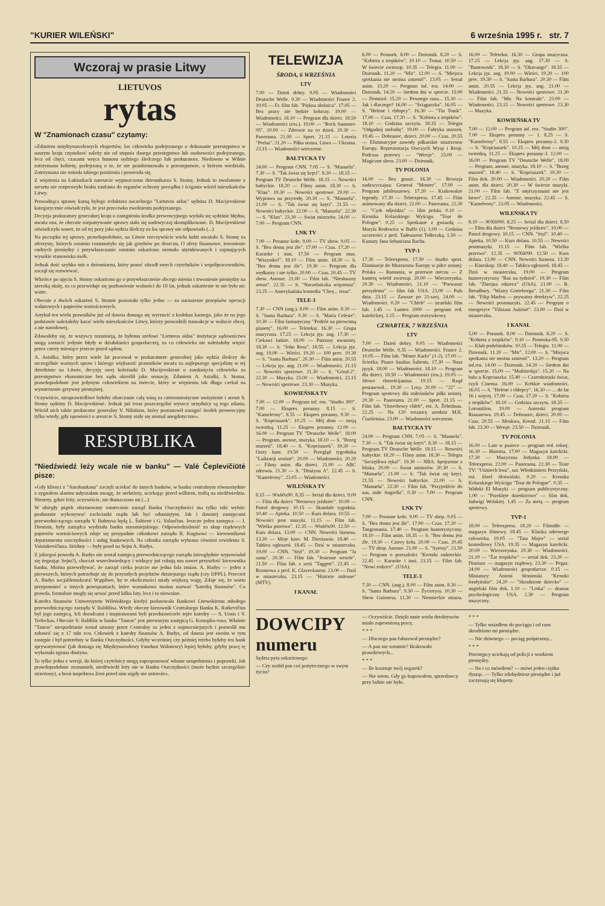"KURIER WILEŃSKI" 6 września 1995 r. str. 7
Wczoraj w prasie Litwy
LIETUVOS
rytas
W "Znamionach czasu" czytamy:
«Zdaniem międzynarodowych ekspertów, los człowieka podejrzanego o dokonanie przestępstwa w naszym kraju częstokroć zależy nie od stopnia danego przestępstwa lub osobowości podejrzanego, lecz od chęci, czasami wręcz humoru sędziego śledczego lub prokuratora. Niedawno w Wilnie zatrzymano kobietę, podejrzaną o to, że nie poinformowała o przestępstwie, o którym wiedziała. Zatrzymana nie zniosła takiego poniżenia i powiesiła się.
Z więzienia na Łukiszkach nareszcie wypuszczono dziennikarza S. Stomę. Jednak to zwolnienie z aresztu nie rozproszyło braku zaufania do organów ochrony porządku i ścigania wśród mieszkańców Litwy.
Prowadząca sprawę karną byłego redaktora naczelnego "Lietuvos aidas" sędzina D. Macijevskienė kategorycznie oświadczyła, że jest przeciwko zwolnieniu podejrzanego.
Decyzja prokuratury generalnej kraju o zastąpieniu środka prewencyjnego wydała się sędzinie błędna, uważa ona, że obecnie rozpatrywanie sprawy stało się nadzwyczaj skomplikowane. D. Macijevskienė oświadczyła nawet, że od tej pory jako sędzia śledczy za los sprawy nie odpowiada (...)
Na początku tej sprawy, prawdopodobnie, na Litwie rzeczywiście wielu ludzi uważało S. Stomę za aferzystę, których ostatnio rozmnożyło się jak grzybów po deszczu. O afery finansowe, trwonienie cudzych pieniędzy i przywłaszczanie ostatnio oskarżono niemało utytułowanych i zajmujących wysokie stanowiska osób.
Jednak dość szybko mit o dzienniarzu, który ponoć okradł swych czytelników i współpracowników, zaczął się rozwiewać.
Wkrótce po ujęciu S. Stomy oskarżono go o przywłaszczenie obcego mienia i trwonienie pieniędzy na szeroką skalę, za co przewiduje się pozbawienie wolności do 10 lat, jednak oskarżenie to nie było nic warte.
Obecnie z dwóch oskarżeń S. Stomie pozostało tylko jedno — za naruszenie przepisów operacji walutowych i papierów wartościowych.
Artykuł ten wielu prawników już od dawna domaga się wyrzucić z kodeksu karnego, jako że na jego podstawie należałoby karać wielu mieszkańców Litwy, którzy prowadzili transakcje w walucie obcej, a nie narodowej.
Zdawałoby się, że wszyscy rozumieją, że byłemu szefowi "Lietuvos aidas" instytucje sądownictwa mogą zarzucić jedynie błędy w działalności gospodarczej, za co człowieka nie należałoby więzić przez cztery miesiące jeszcze przed sądem.
A. Astaška, który przez wiele lat pracował w prokuraturze generalnej jako sędzia śledczy do szczególnie ważnych spraw i którego większość prawników uważa za najlepszego specjalistę w tej dziedzinie na Litwie, decyzję swej koleżanki D. Macijevskienė o zamknięciu człowieka za przestępstwo ekonomiczne bez sądu określił jako sensację. Zdaniem A. Astaški, S. Stoma, prawdopodobnie jest jedynym człowiekiem na świecie, który w więzieniu tak długo czekał na wymierzenie grzywny pieniężnej.
Oczywiście, niesprawiedliwe byłoby obarczanie całą winą za czteromiesięczne uwięzienie i areszt S. Stomy sędziny D. Macijevskienė. Jednak już teraz poszczególni wysocy urzędnicy są tego zdania. Wśród nich także prokurator generalny V. Nikitinas, który postanowił zastąpić środek prewencyjny tylko wtedy, gdy opowieści o areszcie S. Stomy stały się niemal anegdotyczne».
RESPUBLIKA
"Niedźwiedź leży wcale nie w banku" — Valė Čeplevičiūtė pisze:
«Gdy klienci z "Aurabankasu" zaczęli uciekać do innych banków, w banku centralnym równorzędnie z sygnałem alarmu usłyszałam uwagę, że niektórzy, uciekając przed wilkiem, trafią na niedźwiedzia. Niestety, gdzie leży, oczywiście, nie tłumaczono mi (...)
W ubiegły piątek sformowany ostatecznie zarząd Banku Oszczędności ma tylko taki wybór: posłusznie wykonywać zachcianki rządu lub być odsuniętym. Jak i dawniej zastępcami przewodniczącego zarządu V. Bubnysa będą L. Šaltienė i G. Valančius. Jeszcze jeden zastępca — J. Dieninis, były zarządca wydziału banku staromiejskiego. Odpowiedzialność za skup rządowych papierów wartościowych zdaje się przypadnie członkowi zarządu R. Kugisowi — kierownikowi departamentu oszczędności i usług bankowych. Na członka zarządu wybrano również rewidenta S. Vaisiukevičiusa. Siódmy — były poseł na Sejm A. Rudys.
Z jakiegoś powodu A. Rudys nie został zastępcą przewodniczącego zarządu (nieoględnie wypowiadał się żegnając Sejm?), chociaż wszechwiedzący i widzący już rokują mu nawet przyszłość kierownika banku. Można przewidywać, że zarząd czeka jeszcze nie jedna fala zmian. A. Rudys — jeden z pierwszych, których potrzebuje się do przyszłych projektów dzisiejszego rządu (czy DPPL). Przecież A. Rudys socjaldemokrata! Wątpliwe, by te okoliczności miały większą wagę. Zdaje się, że warto przypomnieć o innych powiązaniach, które warunkowo można nazwać "katedrą finansów". Co prawda, formalnie mogły się urwać przed kilku laty, lecz i to nieważne.
Katedra finansów Uniwersytetu Wileńskiego kiedyś podarowała Bankowi Litewskiemu młodego przewodniczącego zarządu V. Baldišisa. Wtedy obecny kierownik Centralnego Banku K. Ratkevičius był jego zastępcą. Ich doradcami i inspiratorami byli przedstawiciele tejże katedry — S. Uosis i V. Terleckas. Obecnie V. Baldišis w banku "Tauras" jest pierwszym zastępcą G. Konoplio-vasa. Właśnie "Tauras" niespodzianie został uznany przez Centralny za jeden z najmocniejszych i pozwolił mu zabawić się z 17 mln ecu. Człowiek z katedry finansów A. Rudys, od dawna jest swoim w tym zastępie i był potrzebny w Banku Oszczędności. Gdyby wcześniej czy później trzeba byłoby ten bank sprywatyzować (jak domaga się Międzynarodowy Fundusz Walutowy) lepiej byłoby, gdyby pracę tę wykonała zgrana drużyna.
To tylko jedna z wersji, do której czytelnicy mogą zaproponować własne uzupełnienia i poprawki. Jak prawdopodobnie zrozumieli, niedźwiedź leży nie w Banku Oszczędności (może będzie szczególnie strzeżony), a broń inspektora Zeni przed nim nigdy nie ustrzeże».
TELEWIZJA
ŚRODA, 6 WRZEŚNIA
LTV
7.00 — Dzień dobry. 9.05 — Wiadomości Deutsche Welle. 9.30 — Wiadomości France 2. 10.05 — Fr. film fab. "Piękna złośnica". 17.05 — Bez pracy nie będzie kołaczy. 19.00 — Wiadomości. 18.10 — Program dla dzieci. 18.50 — Wiadomości (ros.). 19.00 — "Rock Summer-95". 20.00 — Zdrowie na co dzień. 20.30 — Panorama. 21.00 — Sport. 21.15 — Loteria "Perlas". 21.20 — Piłka nożna. Litwa — Ukraina. 23.15 — Wiadomości wieczorne.
BAŁTYCKA TV
24.00 — Program CNN. 7.05 — S. "Manuela". 7.30 — S. "Tak świat się kręci". 8.30 — 18.15 — Program TV Deutsche Welle. 18.15 — Nowości bałtyckie. 18.20 — Filmy anim. 18.30 — S. "Klan". 19.30 — Nowości sportowe. 20.00 — Wyprawa na przyrodę. 20.30 — S. "Manuela". 21.00 — S. "Tak świat się kręci". 21.55 — Nowości bałtyckie. 22.00 — S. "Manuela". 22.30 — S. "Klan". 23.30 — Świat mistrzów. 24.00 — 7.00 — Program CNN.
LNK TV
7.00 — Poranne koło. 9.00 — TV show. 9.05 — S. "Bez domu jest źle". 17.00 — Czas. 17.20 — Karaoke i inni. 17.50 — Program muz. "Wszystko!". 18.10 — Film anim. 18.30 — S. "Bez domu jest źle". 19.30 — Program dla wędkarzy i nie tylko. 20.00 — Czas. 20.45 — TV show. Anonse. 21.00 — Film fab. "Niesłuszny areszt". 22.35 — S. "Naczelniczka więzienia". 23.25 — Amerykańska komedia "Chcę... teraz".
TELE-3
7.30 — CNN (ang.). 8.00 — Film anim. 8.30 — S. "Santa Barbara". 9.30 — S. "Maria Celeste". 10.30 — Film fantastyczny "Podróż na pierwotną planetę". 16.00 — Teletekst. 16.30 — Grupa muzyczna. 17.25 — Lekcja jęz. ang. 17.30 — Ciekawi ludzie. 18.00 — Patrzmy uważniej. 18.30 — S. "John Ross". 18.55 — Lekcja jęz. ang. 19.00 — Wieści. 19.20 — 100 proc. 19.30 — S. "Santa Barbara". 20.30 — Film anim. 20.55 — Lekcja jęz. ang. 21.00 — Wiadomości. 21.15 — Nowości sportowe. 21.30 — S. "Góral-2". 22.30 — Muzyka. 23.00 — Wiadomości. 23.15 — Nowości sportowe. 23.30 — Muzyka.
KOWIEŃSKA TV
7.00 — 12.00 — Program inf. roz. "Studio 300". 7.00 — Ekspres poranny. 8.15 — S. "Kameleony". 8.55 — Ekspres poranny. 9.30 — S. "Kopciuszek". 10.25 — Mój dom — moją twierdzą. 11.25 — Ekspres poranny. 12.00 — 16.00 — Program TV "Deutsche Welle". 18.00 — Program, anonse, muzyka. 18.10 — S. "Brzeg marzeń". 18.40 — S. "Kopciuszek". 19.30 — Ostry kant. 19.50 — Przegląd tygodnika "Laikinoji sostinė". 20.00 — Wiadomości. 20.20 — Filmy anim. dla dzieci. 21.00 — ABC zdrowia. 21.30 — S. "Drużyna A". 22.45 — S. "Kameleony". 23.05 — Wiadomości.
WILEŃSKA TV
8.15 — 90x60x90. 8.35 — Serial dla dzieci. 9.00 — Film dla dzieci "Neonowy jeździec". 10.00 — Patrol drogowy. 10.15 — Skandale tygodnia. 10.40 — Apteka. 10.50 — Kurs dolara. 10.55 — Nowości post muzyki. 11.15 — Film fab. "Wielka przerwa". 12.35 — 90x60x90. 12.50 — Kurs dolara. 13.00 — CNN. Nowości biznesu. 13.30 — Moje kino. M. Dierżawin. 18.40 — Tablica ogłoszeń. 18.45 — Dziś w miasteczku. 19.00 — CNN. "Styl". 19.30 — Program "Ja sama". 20.30 — Film fab. "Jesienne wesele". 21.50 — Film fab. z serii "Taggert". 22.45 — Rozmowa z prof. K. Glaveckasem. 23.00 — Dziś w miasteczku. 23.15 — "Historie miłosne" (MTV).
I KANAŁ
6.00 — Poranek. 8.00 — Dziennik. 8.20 — S. "Kobieta z tropików". 10.10 — Temat. 10.50 — W świecie zwierząt. 10.35 — Telegra. 11.00 — Dziennik. 11.20 — "Mir". 12.00 — S. "Miejsca spotkania nie można zmienić". 13.05 — Serial anim. 13.20 — Program inf. roz. 14.00 — Dziennik. 14.20 — Siedem dni w sporcie. 15.00 — Domisol. 15.20 — Pewnego razu... 15.30 — Jak i dlaczego? 16.00 — "Ściągaczka". 16.05 — S. "Helene i chłopcy". 16.30 — "Tin Tonik". 17.00 — Czas. 17.20 — S. "Kobieta z tropików". 18.10 — Godzina szczytu. 18.35 — Telegra "Odgadnij melodię". 19.00 — Fabryka marzeń. 19.45 — Dobranoc, dzieci. 20.00 — Czas. 20.55 — Eliminacyjne zawody piłkarskie mistrzostw Europy. Reprezentacja Owczych Wysp i Rosji. Podczas przerwy — "Wersje". 23.00 — Magiczne show. 23.00 — Dziennik.
TV POLONIA
16.00 — Bez granic. 16.30 — Rewizja nadzwyczajna: Generał "Monter". 17.00 — Program jubileuszowy. 17.20 — Krakowskie legendy. 17.30 — Teleexpress. 17.45 — Film animowany dla dzieci. 22.00 — Panorama. 22.30 — "Cyrk odjeżdża" — film polski. 0.10 — Kronika Kolarskiego Wyścigu "Tour de Pologne". 0.25 — Spotkanie z gwiazdą — Maryla Rodowicz w Buffo (1). 1.00 — Godzina szczerości z prof. Tadeuszem Tołłoczką. 1.50 — Kantaty Jana Sebastiana Bacha.
TVP-1
17.30 — Teleexpress. 17.50 — Studio sport. Eliminacje do Mistrzostw Europy w piłce nożnej: Polska — Rumunia, w przerwie meczu — Z kamerą wśród zwierząt. 20.00 — Wieczorynka. 20.30 — Wiadomości. 21.10 — "Porwanie prezydenta" — film fab. USA. 23.00 — Puls dnia. 23.15 — Zawsze po 21-szej. 24.00 — Wiadomości. 0.20 — "Chleb" — izraelski film fab. 1.45 — Lumen 2000 — program red. katolickiej. 2.15 — Program rozrywkowy.
CZWARTEK, 7 WRZEŚNIA
LTV
7.00 — Dzień dobry. 9.05 — Wiadomości Deutsche Welle. 9.35 — Wiadomości. France 2. 10.05 — Film fab. "Monte Karlo" (1-2). 17.00 — Ścieżka. Pisarz Saulius Šaltenis. 17.30 — Nasz język. 18.00 — Wiadomości. 18.10 — Program dla dzieci. 18.50 — Wiadomości (ros.). 19.05 — Słowo chrześcijanina. 19.15 — Rząd postanowił... 19.30 — Losy. 20.00 — "22" — Program sportowy dla miłośników piłki nożnej. 20.30 — Panorama. 21.00 — Sport. 21.15 — Film fab. "Orzechowy chleb", reż. A. Žebriūnas. 22.25 — Na 120 rocznicę urodzin M.K. Čiurlionisa. 23.00 — Wiadomości wieczorne.
BAŁTYCKA TV
24.00 — Program CNN. 7.05 — S. "Manuela". 7.30 — S. "Tak świat się kręci". 8.30 — 18.15 — Program TV Deutsche Welle. 18.15 — Nowości bałtyckie. 18.20 — Filmy anim. 18.30 — Telegra "Szczęśliwa ręka!". 19.30 — NBA. Spojrzenie z bliska. 20.00 — Świat mistrzów. 20.30 — S. "Manuela". 21.00 — S. "Tak świat się kręci. 21.55 — Nowości bałtyckie. 22.00 — S. "Manuela". 22.30 — Film fab. "Przyjedźcie do nas, miłe Angielki". 0.30 — 7.00 — Program CNN.
LNK TV
7.00 — Poranne koło. 9.00 — TV shop. 9.05 — S. "Bez domu jest źle". 17.00 — Czas. 17.20 — Tangomania. 17.40 — Program humorystyczny. 18.10 — Film anim. 18.35 — S. "Bez domu jest źle. 19.30 — Cztery koła. 20.00 — Czas. 20.45 — TV shop. Anonse. 21.00 — S. "Syreny". 21.50 — Program o przeszłości "Kroniki radzieckie. 22.45 — Karaoke i inni. 23.15 — Film fab. "Nowi rodzice". (USA).
TELE-3
7.30 — CNN. (ang.). 8.00 — Film anim. 8.30 — S. "Santa Barbara". 9.30 — Życiorysy. 10.30 — Show Guinnesa. 11.30 — Niemieckie miasta. 16.00 — Teletekst. 16.30 — Grupa muzyczna. 17.25 — Lekcja jęz. ang. 17.30 — S. "Buntownik". 18.30 — S. "Okavango". 18.55 — Lekcja jęz. ang. 19.00 — Wieści. 19.20 — 100 proc. 19.30 — S. "Santa Barbara". 20.30 — Film anim. 20.55 — Lekcja jęz. ang. 21.00 — Wiadomości. 21.15 — Nowości sportowe. 21.30 — Film fab. "Mir. Na kontrakt". 23.00 — Wiadomości. 23.15 — Nowości sportowe. 23.30 — Muzyka.
KOWIEŃSKA TV
7.00 — 12.00 — Program inf. roz. "Studio 300". 7.00 — Ekspres poranny — 1. 8.25 — S. "Kameleony". 8.55 — Ekspres poranny-2. 9.30 — S. "Kopciuszek". 10.25 — Mój dom — moją twierdzą. 11.25 — Ekspres poranny-3. 12.00 — 16.00 — Program TV "Deutsche Welle". 18.00 — Program, anonse, muzyka. 18.10 — S. "Brzeg marzeń". 18.40 — S. "Kopciuszek". 19.30 — Film dok. 20.00 — Wiadomości. 20.20 — Film anim. dla dzieci. 20.30 — W świecie muzyki. 21.00 — Film fab. "Z mężczyznami nie jest łatwo". 22.35 — Anonse, muzyka. 22.45 — S. "Kameleony". 23.05 — Wiadomości.
WILEŃSKA TV
8.10 — 90X6090. 8.25 — Serial dla dzieci. 8.50 — Film dla dzieci "Neonowy jeździec". 10.00 — Patrol drogowy. 10.15 — CNN. "Styl". 10.40 — Apteka. 10.50 — Kurs dolara. 10.55 — Nowości postmuzyki. 11.15 — Film fab. "Wielka przerwa". 12.35 — 90X6090. 12.50 — Kurs dolara. 13.00 — CNN. Nowości biznesu. 13.30 — Kineskop. 18.40 — Tablica ogłoszeń. 18.45 — Dziś w miasteczku. 19.00 — Program humorystyczny "Raz na tydzień". 19.30 — Film fab. "Zbrojna odsiecz" (USA). 21.00 — R. Breadbury. "Wiatry Goeteborgu". 21.30 — Film fab. "Filip Marlou — prywatny detektyw". 22.25 — Nowości postmuzyki. 22.45 — Program o energetyce "Vilniaus Aušrinė". 23.00 — Dziś w miasteczku.
I KANAŁ
5.00 — Poranek. 8.00 — Dziennik. 8.20 — S. "Kobieta z tropików". 9.10 — Piosenka-95. 9.50 — Klub podróżników. 10.35 — Telegra. 11.00 — Dziennik. 11.20 — "Mir". 12.00 — S. "Miejsca spotkania nie można zmienić". 13.20 — Program inf.roz. 14.00 — Dziennik. 14.20 — Siedem dni w sporcie. 15.00 — "Multitrolija". 15.20 — Na balu u Kopciuszka. 15.40 — Czarodziejski świat, czyli Cinema. 16.00 — Krótkie wiadomości. 16.05 — S. "Helene i chłopcy". 16.30 — ... do lat 16 i więcej. 17.00 — Czas. 17.20 — S. "Kobieta z tropików". 18.10 — Godzina szczytu. 18.35 — Lotomilion. 19.00 — Autorski program Riazanowa. 19.45 — Dobranoc, dzieci. 20.00 — Czas. 20.55 — Moskwa, Kreml. 21.15 — Film fab. 23.30 — Wersje. 23.50 — Dziennik.
TV POLONIA
16.00 — Lato w pasiece — program red. rolnej. 16.30 — Historia. 17.00 — Magazyn katolicki. 17.30 — Muzyczna Jedynka. 18.00 — Teleexpress. 22.00 — Panorama. 22.30 — Teatr TV: "Uśmiech losu", aut. Włodzimierz Perzyński, reż. Józef Słotwiński. 0.20 — Kronika Kolarskiego Wyścigu "Tour de Pologne". 0.35 — Widoki El Muzyki — program publicystyczny. 1.00 — "Przeklęte dziedzictwo" — film dok. Jadwigi Wolskiej. 1.45 — Za metą — program sportowy.
TVP-1
18.00 — Teleexpress. 18.20 — Filmidło — magazyn filmowy. 18.45 — Klinika zdrowego człowieka. 19.05 — "Tata Major" — serial komediowy USA. 19.35 — Magazyn katolicki. 20.00 — Wieczorynka. 20.30 — Wiadomości. 21.10 — "Żar tropików" — serial dok. 23.20 — Diariusz — magazyn rządowy. 23.30 — Pegaz. 24.00 — Wiadomości gospodarcze. 0.15 — Miniatury: Antoni Słonimski "Kroniki londyńskie". 24.20 — "Skradzione dziecko" — angielski film dok. 1.10 — "Lotka" — dramat psychologiczny USA. 2.30 — Program muzyczny.
DOWCIPY numeru
Sędzia pyta oskarżonego:
— Czy zrobił pan coś pożytecznego w swym życiu?
— Oczywiście. Dzięki mnie wielu detektywów miało zapewnioną pracę.
* * *
— Dlaczego pan fałszował pieniądze?
— A pan nie rozumie? Brakowało prawdziwych...
* * *
— Ile kosztuje twój zegarek?
— Nie wiem. Gdy go kupowałem, sprzedawcy przy ladzie nie było.
* * *
— Tylko wsiadłem do pociągu i od razu skradziono mi pieniądze.
— Nie dziwnego — pociąg pośpieszny...
* * *
Przestępcy uciekają od policji z workiem pieniędzy.
— No i co mówiłem? — mówi jeden ciężko dysząc. — Tylko zdobędziesz pieniądze i już zaczynają się kłopoty.